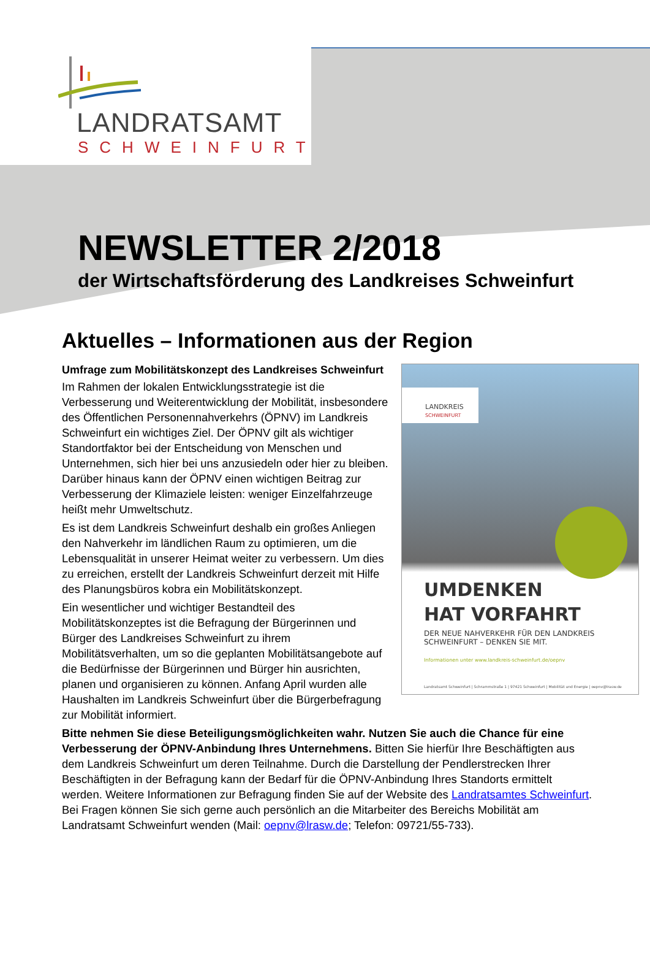LANDRATSAMT
SCHWEINFURT
NEWSLETTER 2/2018
der Wirtschaftsförderung des Landkreises Schweinfurt
Aktuelles – Informationen aus der Region
LANDKREIS
SCHWEINFURT
UMDENKEN
HAT VORFAHRT
DER NEUE NAHVERKEHR FÜR DEN LANDKREIS
SCHWEINFURT – DENKEN SIE MIT.
Informationen unter www.landkreis-schweinfurt.de/oepnv
Landratsamt Schweinfurt | Schrammstraße 1 | 97421 Schweinfurt | Mobilität und Energie | oepnv@lrasw.de
Umfrage zum Mobilitätskonzept des Landkreises Schweinfurt
Im Rahmen der lokalen Entwicklungsstrategie ist die Verbesserung und Weiterentwicklung der Mobilität, insbesondere des Öffentlichen Personennahverkehrs (ÖPNV) im Landkreis Schweinfurt ein wichtiges Ziel. Der ÖPNV gilt als wichtiger Standortfaktor bei der Entscheidung von Menschen und Unternehmen, sich hier bei uns anzusiedeln oder hier zu bleiben. Darüber hinaus kann der ÖPNV einen wichtigen Beitrag zur Verbesserung der Klimaziele leisten: weniger Einzelfahrzeuge heißt mehr Umweltschutz.
Es ist dem Landkreis Schweinfurt deshalb ein großes Anliegen den Nahverkehr im ländlichen Raum zu optimieren, um die Lebensqualität in unserer Heimat weiter zu verbessern. Um dies zu erreichen, erstellt der Landkreis Schweinfurt derzeit mit Hilfe des Planungsbüros kobra ein Mobilitätskonzept.
Ein wesentlicher und wichtiger Bestandteil des Mobilitätskonzeptes ist die Befragung der Bürgerinnen und Bürger des Landkreises Schweinfurt zu ihrem Mobilitätsverhalten, um so die geplanten Mobilitätsangebote auf die Bedürfnisse der Bürgerinnen und Bürger hin ausrichten, planen und organisieren zu können. Anfang April wurden alle Haushalten im Landkreis Schweinfurt über die Bürgerbefragung zur Mobilität informiert.
Bitte nehmen Sie diese Beteiligungsmöglichkeiten wahr. Nutzen Sie auch die Chance für eine Verbesserung der ÖPNV-Anbindung Ihres Unternehmens. Bitten Sie hierfür Ihre Beschäftigten aus dem Landkreis Schweinfurt um deren Teilnahme. Durch die Darstellung der Pendlerstrecken Ihrer Beschäftigten in der Befragung kann der Bedarf für die ÖPNV-Anbindung Ihres Standorts ermittelt werden. Weitere Informationen zur Befragung finden Sie auf der Website des Landratsamtes Schweinfurt. Bei Fragen können Sie sich gerne auch persönlich an die Mitarbeiter des Bereichs Mobilität am Landratsamt Schweinfurt wenden (Mail: oepnv@lrasw.de; Telefon: 09721/55-733).